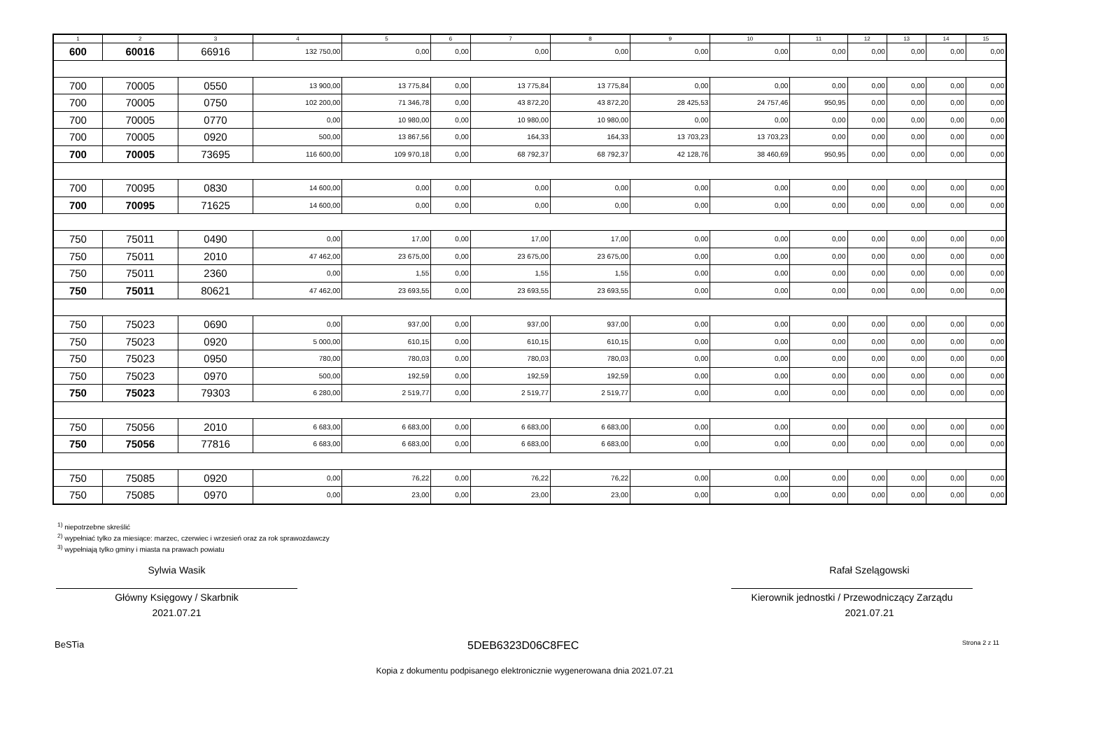| 1 | 2 | 3 | 4 | 5 | 6 | 7 | 8 | 9 | 10 | 11 | 12 | 13 | 14 | 15 |
| --- | --- | --- | --- | --- | --- | --- | --- | --- | --- | --- | --- | --- | --- | --- |
| 600 | 60016 | 66916 | 132 750,00 | 0,00 | 0,00 | 0,00 | 0,00 | 0,00 | 0,00 | 0,00 | 0,00 | 0,00 | 0,00 | 0,00 |
| 700 | 70005 | 0550 | 13 900,00 | 13 775,84 | 0,00 | 13 775,84 | 13 775,84 | 0,00 | 0,00 | 0,00 | 0,00 | 0,00 | 0,00 | 0,00 |
| 700 | 70005 | 0750 | 102 200,00 | 71 346,78 | 0,00 | 43 872,20 | 43 872,20 | 28 425,53 | 24 757,46 | 950,95 | 0,00 | 0,00 | 0,00 | 0,00 |
| 700 | 70005 | 0770 | 0,00 | 10 980,00 | 0,00 | 10 980,00 | 10 980,00 | 0,00 | 0,00 | 0,00 | 0,00 | 0,00 | 0,00 | 0,00 |
| 700 | 70005 | 0920 | 500,00 | 13 867,56 | 0,00 | 164,33 | 164,33 | 13 703,23 | 13 703,23 | 0,00 | 0,00 | 0,00 | 0,00 | 0,00 |
| 700 | 70005 | 73695 | 116 600,00 | 109 970,18 | 0,00 | 68 792,37 | 68 792,37 | 42 128,76 | 38 460,69 | 950,95 | 0,00 | 0,00 | 0,00 | 0,00 |
| 700 | 70095 | 0830 | 14 600,00 | 0,00 | 0,00 | 0,00 | 0,00 | 0,00 | 0,00 | 0,00 | 0,00 | 0,00 | 0,00 | 0,00 |
| 700 | 70095 | 71625 | 14 600,00 | 0,00 | 0,00 | 0,00 | 0,00 | 0,00 | 0,00 | 0,00 | 0,00 | 0,00 | 0,00 | 0,00 |
| 750 | 75011 | 0490 | 0,00 | 17,00 | 0,00 | 17,00 | 17,00 | 0,00 | 0,00 | 0,00 | 0,00 | 0,00 | 0,00 | 0,00 |
| 750 | 75011 | 2010 | 47 462,00 | 23 675,00 | 0,00 | 23 675,00 | 23 675,00 | 0,00 | 0,00 | 0,00 | 0,00 | 0,00 | 0,00 | 0,00 |
| 750 | 75011 | 2360 | 0,00 | 1,55 | 0,00 | 1,55 | 1,55 | 0,00 | 0,00 | 0,00 | 0,00 | 0,00 | 0,00 | 0,00 |
| 750 | 75011 | 80621 | 47 462,00 | 23 693,55 | 0,00 | 23 693,55 | 23 693,55 | 0,00 | 0,00 | 0,00 | 0,00 | 0,00 | 0,00 | 0,00 |
| 750 | 75023 | 0690 | 0,00 | 937,00 | 0,00 | 937,00 | 937,00 | 0,00 | 0,00 | 0,00 | 0,00 | 0,00 | 0,00 | 0,00 |
| 750 | 75023 | 0920 | 5 000,00 | 610,15 | 0,00 | 610,15 | 610,15 | 0,00 | 0,00 | 0,00 | 0,00 | 0,00 | 0,00 | 0,00 |
| 750 | 75023 | 0950 | 780,00 | 780,03 | 0,00 | 780,03 | 780,03 | 0,00 | 0,00 | 0,00 | 0,00 | 0,00 | 0,00 | 0,00 |
| 750 | 75023 | 0970 | 500,00 | 192,59 | 0,00 | 192,59 | 192,59 | 0,00 | 0,00 | 0,00 | 0,00 | 0,00 | 0,00 | 0,00 |
| 750 | 75023 | 79303 | 6 280,00 | 2 519,77 | 0,00 | 2 519,77 | 2 519,77 | 0,00 | 0,00 | 0,00 | 0,00 | 0,00 | 0,00 | 0,00 |
| 750 | 75056 | 2010 | 6 683,00 | 6 683,00 | 0,00 | 6 683,00 | 6 683,00 | 0,00 | 0,00 | 0,00 | 0,00 | 0,00 | 0,00 | 0,00 |
| 750 | 75056 | 77816 | 6 683,00 | 6 683,00 | 0,00 | 6 683,00 | 6 683,00 | 0,00 | 0,00 | 0,00 | 0,00 | 0,00 | 0,00 | 0,00 |
| 750 | 75085 | 0920 | 0,00 | 76,22 | 0,00 | 76,22 | 76,22 | 0,00 | 0,00 | 0,00 | 0,00 | 0,00 | 0,00 | 0,00 |
| 750 | 75085 | 0970 | 0,00 | 23,00 | 0,00 | 23,00 | 23,00 | 0,00 | 0,00 | 0,00 | 0,00 | 0,00 | 0,00 | 0,00 |
<sup>1)</sup> niepotrzebne skreślić
<sup>2)</sup> wypełniać tylko za miesiące: marzec, czerwiec i wrzesień oraz za rok sprawozdawczy
<sup>3)</sup> wypełniają tylko gminy i miasta na prawach powiatu
Sylwia Wasik
Główny Księgowy / Skarbnik
2021.07.21
Rafał Szelągowski
Kierownik jednostki / Przewodniczący Zarządu
2021.07.21
BeSTia 5DEB6323D06C8FEC Strona 2 z 11
Kopia z dokumentu podpisanego elektronicznie wygenerowana dnia 2021.07.21